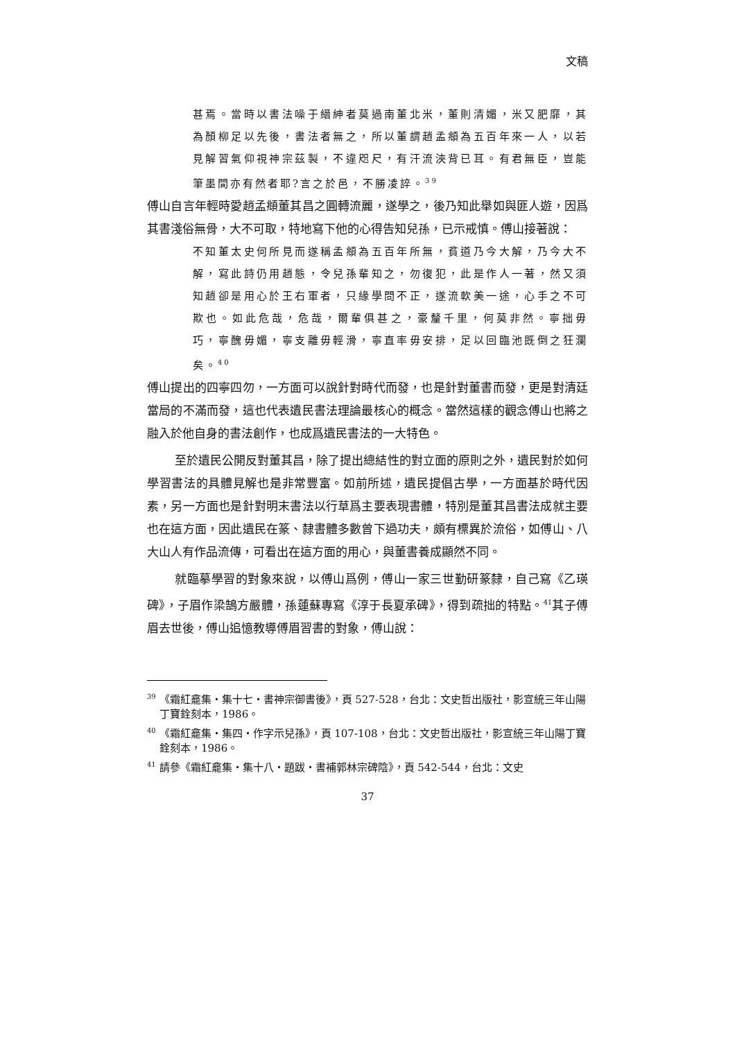文稿
甚焉。當時以書法噪于縉紳者莫過南董北米，董則清媚，米又肥靡，其為顏柳足以先後，書法者無之，所以董謂趙孟頫為五百年來一人，以若見解習氣仰視神宗茲製，不違咫尺，有汗流浹背已耳。有君無臣，豈能筆墨間亦有然者耶?言之於邑，不勝凌誶。<sup>39</sup>
傅山自言年輕時愛趙孟頫董其昌之圓轉流麗，遂學之，後乃知此舉如與匪人遊，因爲其書淺俗無骨，大不可取，特地寫下他的心得告知兒孫，已示戒慎。傅山接著說：
不知董太史何所見而遂稱孟頫為五百年所無，貧道乃今大解，乃今大不解，寫此詩仍用趙態，令兒孫輩知之，勿復犯，此是作人一著，然又須知趙卻是用心於王右軍者，只緣學問不正，遂流軟美一途，心手之不可欺也。如此危哉，危哉，爾輩俱甚之，豪釐千里，何莫非然。寧拙毋巧，寧醜毋媚，寧支離毋輕滑，寧直率毋安排，足以回臨池既倒之狂瀾矣。<sup>40</sup>
傅山提出的四寧四勿，一方面可以說針對時代而發，也是針對董書而發，更是對清廷當局的不滿而發，這也代表遺民書法理論最核心的概念。當然這樣的觀念傅山也將之融入於他自身的書法創作，也成爲遺民書法的一大特色。
至於遺民公開反對董其昌，除了提出總結性的對立面的原則之外，遺民對於如何學習書法的具體見解也是非常豐富。如前所述，遺民提倡古學，一方面基於時代因素，另一方面也是針對明末書法以行草爲主要表現書體，特別是董其昌書法成就主要也在這方面，因此遺民在篆、隸書體多數曾下過功夫，頗有標異於流俗，如傅山、八大山人有作品流傳，可看出在這方面的用心，與董書養成顯然不同。
就臨摹學習的對象來說，以傅山爲例，傅山一家三世勤研篆隸，自己寫《乙瑛碑》，子眉作梁鵠方嚴體，孫蓮蘇專寫《淳于長夏承碑》，得到疏拙的特點。<sup>41</sup>其子傅眉去世後，傅山追憶教導傅眉習書的對象，傅山說：
<sup>39</sup> 《霜紅龕集・集十七・書神宗御書後》，頁 527-528，台北：文史哲出版社，影宣統三年山陽丁寶銓刻本，1986。
<sup>40</sup> 《霜紅龕集・集四・作字示兒孫》，頁 107-108，台北：文史哲出版社，影宣統三年山陽丁寶銓刻本，1986。
<sup>41</sup> 請參《霜紅龕集・集十八・題跋・書補郭林宗碑陰》，頁 542-544，台北：文史
37